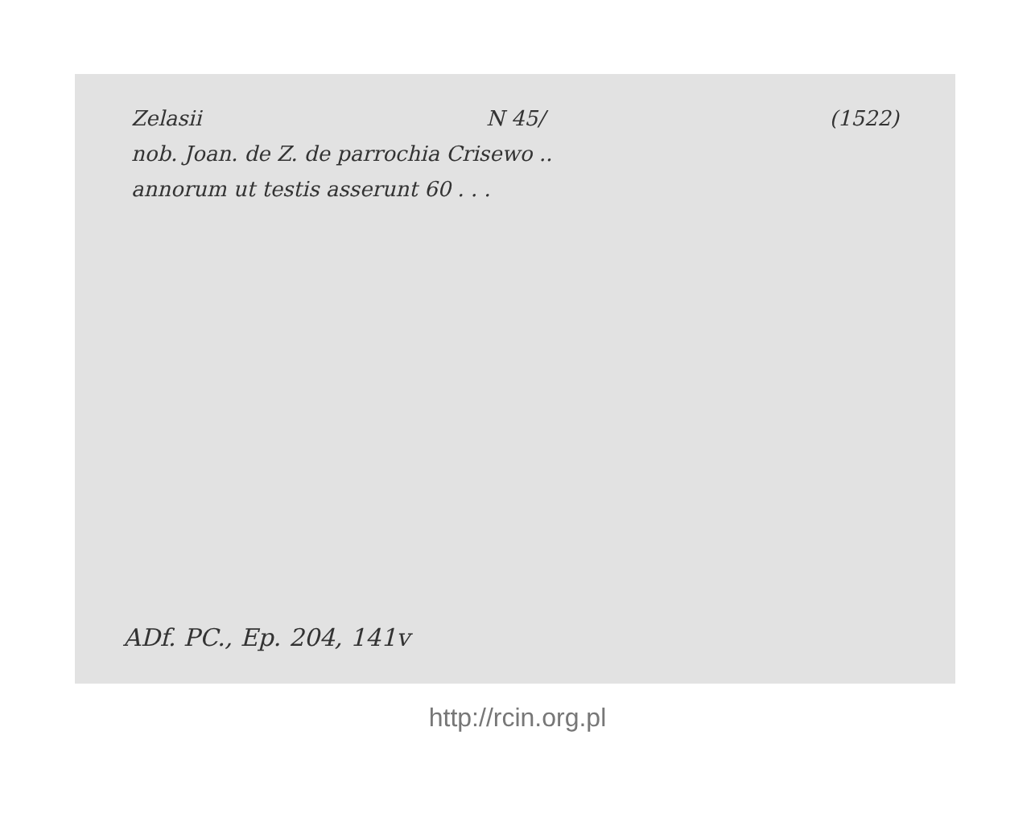Zelasii N 45/ (1522)
nob. Joan. de Z. de parrochia Crisewo ..
annorum ut testis asserunt 60 . . .
ADf. PC., Ep. 204, 141v
http://rcin.org.pl